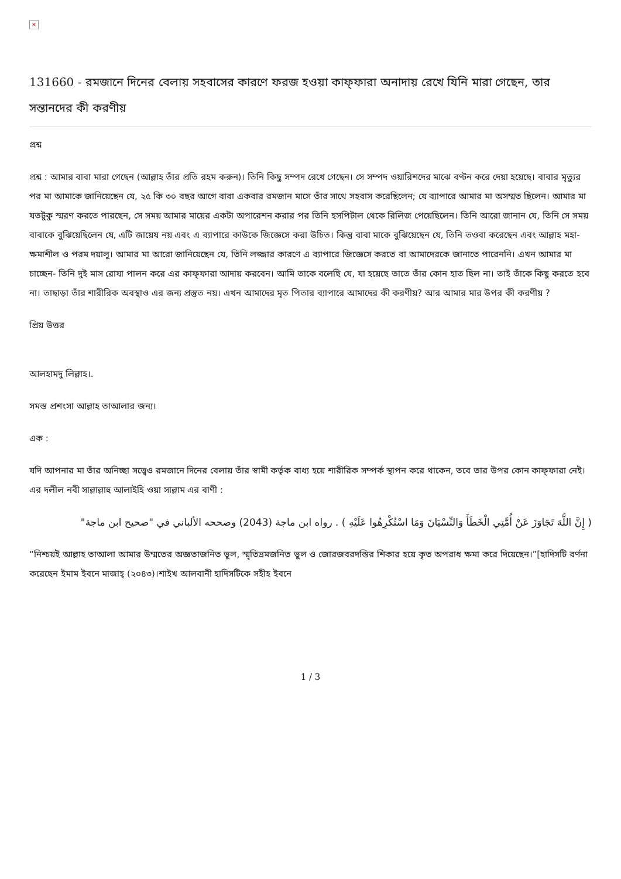×
131660 - রমজানে দিনের বেলায় সহবাসের কারণে ফরজ হওয়া কাফ্‌ফারা অনাদায় রেখে যিনি মারা গেছেন, তার সন্তানদের কী করণীয়
প্রশ্ন
প্রশ্ন : আমার বাবা মারা গেছেন (আল্লাহ তাঁর প্রতি রহম করুন)। তিনি কিছু সম্পদ রেখে গেছেন। সে সম্পদ ওয়ারিশদের মাঝে বণ্টন করে দেয়া হয়েছে। বাবার মৃত্যুর পর মা আমাকে জানিয়েছেন যে, ২৫ কি ৩০ বছর আগে বাবা একবার রমজান মাসে তাঁর সাথে সহবাস করেছিলেন; যে ব্যাপারে আমার মা অসম্মত ছিলেন। আমার মা যতটুকু স্মরণ করতে পারছেন, সে সময় আমার মায়ের একটা অপারেশন করার পর তিনি হসপিটাল থেকে রিলিজ পেয়েছিলেন। তিনি আরো জানান যে, তিনি সে সময় বাবাকে বুঝিয়েছিলেন যে, এটি জায়েয নয় এবং এ ব্যাপারে কাউকে জিজ্ঞেসে করা উচিত। কিন্তু বাবা মাকে বুঝিয়েছেন যে, তিনি তওবা করেছেন এবং আল্লাহ মহা-ক্ষমাশীল ও পরম দয়ালু। আমার মা আরো জানিয়েছেন যে, তিনি লজ্জার কারণে এ ব্যাপারে জিজ্ঞেসে করতে বা আমাদেরকে জানাতে পারেননি। এখন আমার মা চাচ্ছেন- তিনি দুই মাস রোযা পালন করে এর কাফ্‌ফারা আদায় করবেন। আমি তাকে বলেছি যে, যা হয়েছে তাতে তাঁর কোন হাত ছিল না। তাই তাঁকে কিছু করতে হবে না। তাছাড়া তাঁর শারীরিক অবস্থাও এর জন্য প্রস্তুত নয়। এখন আমাদের মৃত পিতার ব্যাপারে আমাদের কী করণীয়? আর আমার মার উপর কী করণীয় ?
প্রিয় উত্তর
আলহামদু লিল্লাহ।.
সমস্ত প্রশংসা আল্লাহ তাআলার জন্য।
এক :
যদি আপনার মা তাঁর অনিচ্ছা সত্ত্বেও রমজানে দিনের বেলায় তাঁর স্বামী কর্তৃক বাধ্য হয়ে শারীরিক সম্পর্ক স্থাপন করে থাকেন, তবে তার উপর কোন কাফ্‌ফারা নেই। এর দলীল নবী সাল্লাল্লাহু আলাইহি ওয়া সাল্লাম এর বাণী :
( إِنَّ اللَّهَ تَجَاوَزَ عَنْ أُمَّتِي الْخَطَأَ وَالنِّسْيَانَ وَمَا اسْتُكْرِهُوا عَلَيْهِ ) . رواه ابن ماجة (2043) وصححه الألباني في "صحيح ابن ماجة"
“নিশ্চয়ই আল্লাহ তাআলা আমার উম্মতের অজ্ঞতাজনিত ভুল, স্মৃতিভ্রমজনিত ভুল ও জোরজবরদস্তির শিকার হয়ে কৃত অপরাধ ক্ষমা করে দিয়েছেন।”[হাদিসটি বর্ণনা করেছেন ইমাম ইবনে মাজাহ্‌ (২০৪৩)।শাইখ আলবানী হাদিসটিকে সহীহ ইবনে
1 / 3